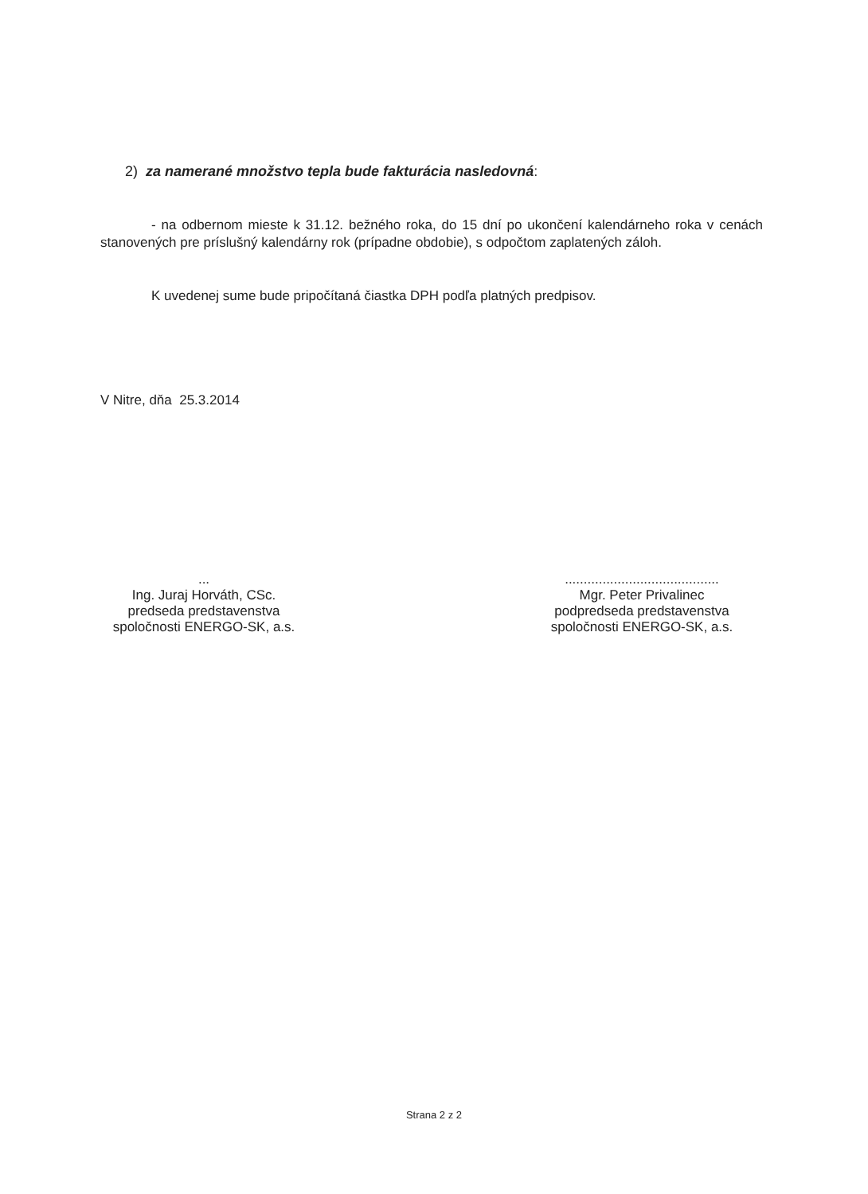2) za namerané množstvo tepla bude fakturácia nasledovná:
- na odbernom mieste k 31.12. bežného roka, do 15 dní po ukončení kalendárneho roka v cenách stanovených pre príslušný kalendárny rok (prípadne obdobie), s odpočtom zaplatených záloh.
K uvedenej sume bude pripočítaná čiastka DPH podľa platných predpisov.
V Nitre, dňa 25.3.2014
...
Ing. Juraj Horváth, CSc.
predseda predstavenstva
spoločnosti ENERGO-SK, a.s.
.........................................
Mgr. Peter Privalinec
podpredseda predstavenstva
spoločnosti ENERGO-SK, a.s.
Strana 2 z 2